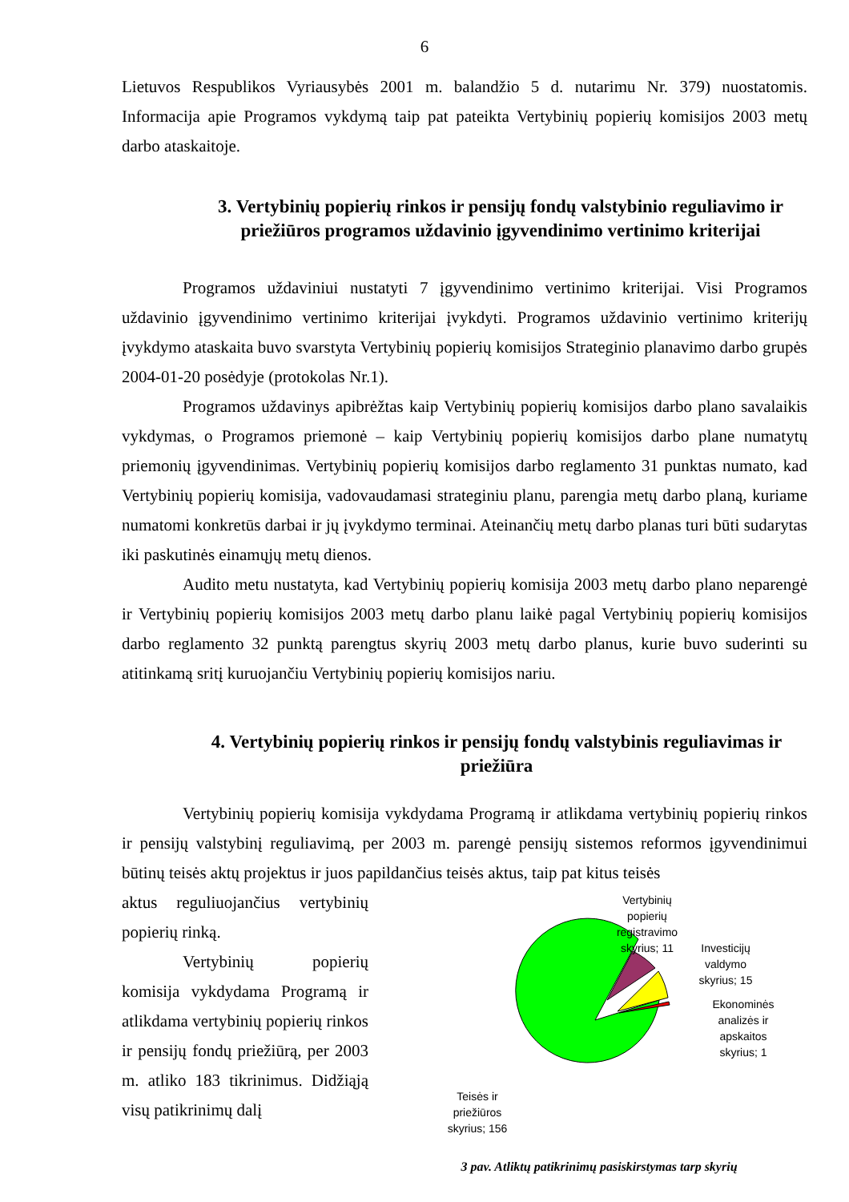6
Lietuvos Respublikos Vyriausybės 2001 m. balandžio 5 d. nutarimu Nr. 379) nuostatomis. Informacija apie Programos vykdymą taip pat pateikta Vertybinių popierių komisijos 2003 metų darbo ataskaitoje.
3. Vertybinių popierių rinkos ir pensijų fondų valstybinio reguliavimo ir priežiūros programos uždavinio įgyvendinimo vertinimo kriterijai
Programos uždaviniui nustatyti 7 įgyvendinimo vertinimo kriterijai. Visi Programos uždavinio įgyvendinimo vertinimo kriterijai įvykdyti. Programos uždavinio vertinimo kriterijų įvykdymo ataskaita buvo svarstyta Vertybinių popierių komisijos Strateginio planavimo darbo grupės 2004-01-20 posėdyje (protokolas Nr.1).
Programos uždavinys apibrėžtas kaip Vertybinių popierių komisijos darbo plano savalaikis vykdymas, o Programos priemonė – kaip Vertybinių popierių komisijos darbo plane numatytų priemonių įgyvendinimas. Vertybinių popierių komisijos darbo reglamento 31 punktas numato, kad Vertybinių popierių komisija, vadovaudamasi strateginiu planu, parengia metų darbo planą, kuriame numatomi konkretūs darbai ir jų įvykdymo terminai. Ateinančių metų darbo planas turi būti sudarytas iki paskutinės einamųjų metų dienos.
Audito metu nustatyta, kad Vertybinių popierių komisija 2003 metų darbo plano neparengė ir Vertybinių popierių komisijos 2003 metų darbo planu laikė pagal Vertybinių popierių komisijos darbo reglamento 32 punktą parengtus skyrių 2003 metų darbo planus, kurie buvo suderinti su atitinkamą sritį kuruojančiu Vertybinių popierių komisijos nariu.
4. Vertybinių popierių rinkos ir pensijų fondų valstybinis reguliavimas ir priežiūra
Vertybinių popierių komisija vykdydama Programą ir atlikdama vertybinių popierių rinkos ir pensijų valstybinį reguliavimą, per 2003 m. parengė pensijų sistemos reformos įgyvendinimui būtinų teisės aktų projektus ir juos papildančius teisės aktus, taip pat kitus teisės
aktus reguliuojančius vertybinių popierių rinką.
Vertybinių popierių komisija vykdydama Programą ir atlikdama vertybinių popierių rinkos ir pensijų fondų priežiūrą, per 2003 m. atliko 183 tikrinimus. Didžiąją visų patikrinimų dalį
Vertybinių
popierių
registravimo
skyrius; 11
Investicijų
valdymo
skyrius; 15
Ekonominės
analizės ir
apskaitos
skyrius; 1
Teisės ir
priežiūros
skyrius; 156
3 pav. Atliktų patikrinimų pasiskirstymas tarp skyrių